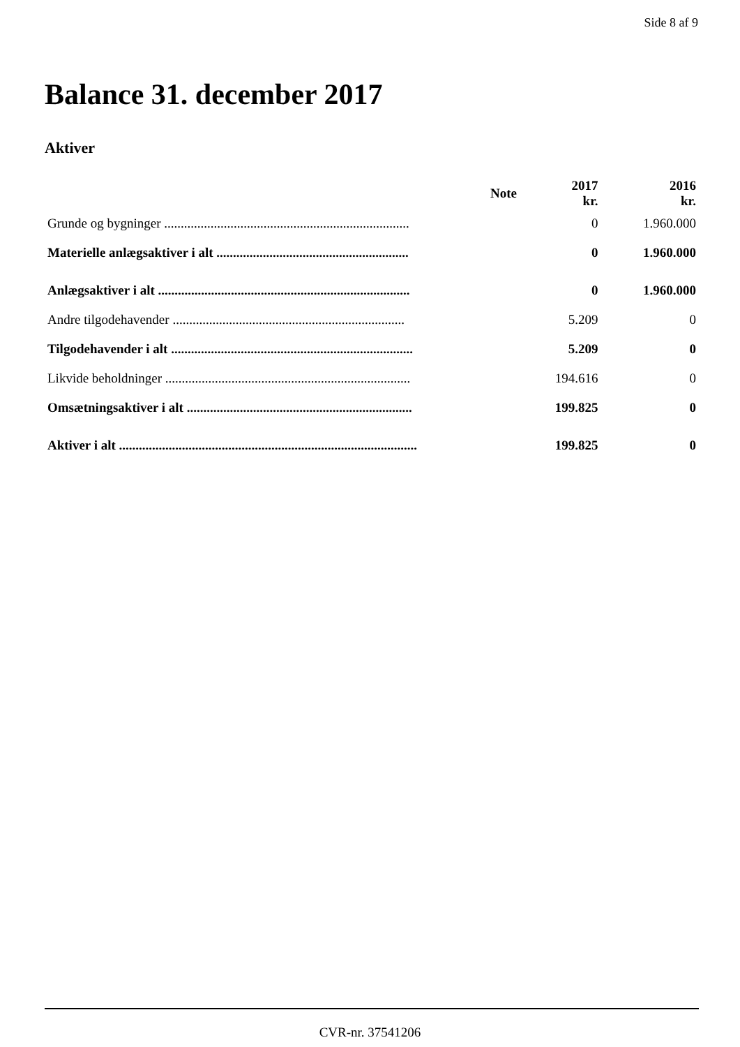Side 8 af 9
Balance 31. december 2017
Aktiver
| | Note | 2017 kr. | 2016 kr. |
| --- | --- | --- | --- |
| Grunde og bygninger .......................................................................... | | 0 | 1.960.000 |
| Materielle anlægsaktiver i alt .......................................................... | | 0 | 1.960.000 |
| Anlægsaktiver i alt ............................................................................ | | 0 | 1.960.000 |
| Andre tilgodehavender ...................................................................... | | 5.209 | 0 |
| Tilgodehavender i alt ......................................................................... | | 5.209 | 0 |
| Likvide beholdninger .......................................................................... | | 194.616 | 0 |
| Omsætningsaktiver i alt .................................................................... | | 199.825 | 0 |
| Aktiver i alt .......................................................................................... | | 199.825 | 0 |
CVR-nr. 37541206